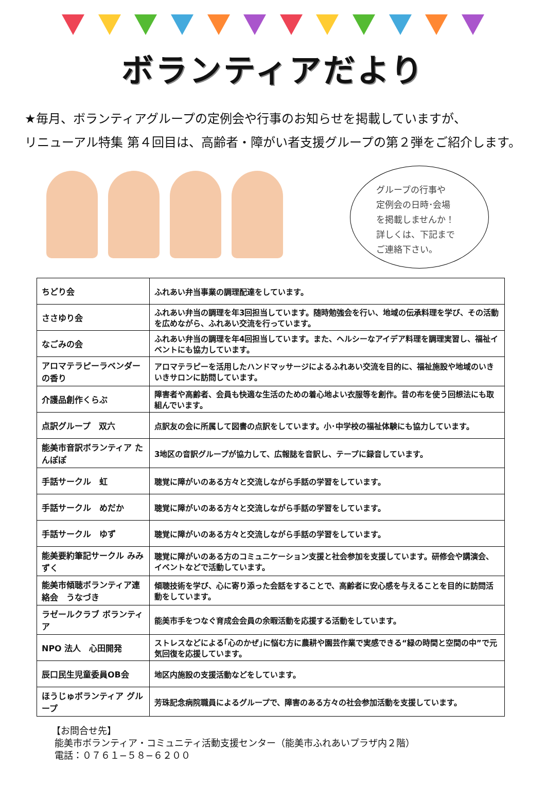ボランティアだより
★毎月、ボランティアグループの定例会や行事のお知らせを掲載していますが、
リニューアル特集 第４回目は、高齢者・障がい者支援グループの第２弾をご紹介します。
グループの行事や
定例会の日時･会場
を掲載しませんか！
詳しくは、下記まで
ご連絡下さい。
| ちどり会 | ふれあい弁当事業の調理配達をしています。 |
| ささゆり会 | ふれあい弁当の調理を年3回担当しています。随時勉強会を行い、地域の伝承料理を学び、その活動を広めながら、ふれあい交流を行っています。 |
| なごみの会 | ふれあい弁当の調理を年4回担当しています。また、ヘルシーなアイデア料理を調理実習し、福祉イベントにも協力しています。 |
| アロマテラピーラベンダーの香り | アロマテラピーを活用したハンドマッサージによるふれあい交流を目的に、福祉施設や地域のいきいきサロンに訪問しています。 |
| 介護品創作くらぶ | 障害者や高齢者、会員も快適な生活のための着心地よい衣服等を創作。昔の布を使う回想法にも取組んでいます。 |
| 点訳グループ 双六 | 点訳友の会に所属して図書の点訳をしています。小･中学校の福祉体験にも協力しています。 |
| 能美市音訳ボランティア たんぽぽ | 3地区の音訳グループが協力して、広報誌を音訳し、テープに録音しています。 |
| 手話サークル 虹 | 聴覚に障がいのある方々と交流しながら手話の学習をしています。 |
| 手話サークル めだか | 聴覚に障がいのある方々と交流しながら手話の学習をしています。 |
| 手話サークル ゆず | 聴覚に障がいのある方々と交流しながら手話の学習をしています。 |
| 能美要約筆記サークル みみずく | 聴覚に障がいのある方のコミュニケーション支援と社会参加を支援しています。研修会や講演会、イベントなどで活動しています。 |
| 能美市傾聴ボランティア連絡会 うなづき | 傾聴技術を学び、心に寄り添った会話をすることで、高齢者に安心感を与えることを目的に訪問活動をしています。 |
| ラゼールクラブ ボランティア | 能美市手をつなぐ育成会会員の余暇活動を応援する活動をしています。 |
| NPO 法人 心田開発 | ストレスなどによる｢心のかぜ｣に悩む方に農耕や園芸作業で実感できる“緑の時間と空間の中”で元気回復を応援しています。 |
| 辰口民生児童委員OB会 | 地区内施設の支援活動などをしています。 |
| ほうじゅボランティア グループ | 芳珠記念病院職員によるグループで、障害のある方々の社会参加活動を支援しています。 |
【お問合せ先】
能美市ボランティア・コミュニティ活動支援センター（能美市ふれあいプラザ内２階）
電話：０７６１−５８−６２００